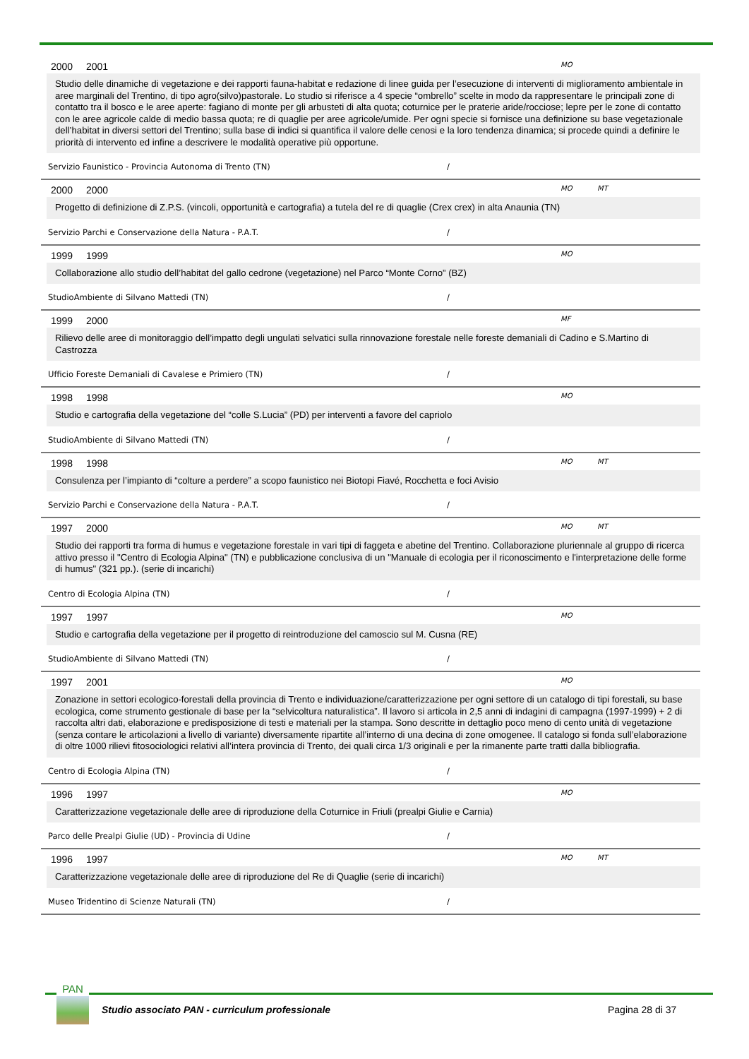2000 2001 MO
Studio delle dinamiche di vegetazione e dei rapporti fauna-habitat e redazione di linee guida per l’esecuzione di interventi di miglioramento ambientale in aree marginali del Trentino, di tipo agro(silvo)pastorale. Lo studio si riferisce a 4 specie “ombrello” scelte in modo da rappresentare le principali zone di contatto tra il bosco e le aree aperte: fagiano di monte per gli arbusteti di alta quota; coturnice per le praterie aride/rocciose; lepre per le zone di contatto con le aree agricole calde di medio bassa quota; re di quaglie per aree agricole/umide. Per ogni specie si fornisce una definizione su base vegetazionale dell’habitat in diversi settori del Trentino; sulla base di indici si quantifica il valore delle cenosi e la loro tendenza dinamica; si procede quindi a definire le priorità di intervento ed infine a descrivere le modalità operative più opportune.
Servizio Faunistico - Provincia Autonoma di Trento (TN) /
2000 2000 MO MT
Progetto di definizione di Z.P.S. (vincoli, opportunità e cartografia) a tutela del re di quaglie (Crex crex) in alta Anaunia (TN)
Servizio Parchi e Conservazione della Natura - P.A.T. /
1999 1999 MO
Collaborazione allo studio dell’habitat del gallo cedrone (vegetazione) nel Parco “Monte Corno” (BZ)
StudioAmbiente di Silvano Mattedi (TN) /
1999 2000 MF
Rilievo delle aree di monitoraggio dell’impatto degli ungulati selvatici sulla rinnovazione forestale nelle foreste demaniali di Cadino e S.Martino di Castrozza
Ufficio Foreste Demaniali di Cavalese e Primiero (TN) /
1998 1998 MO
Studio e cartografia della vegetazione del “colle S.Lucia” (PD) per interventi a favore del capriolo
StudioAmbiente di Silvano Mattedi (TN) /
1998 1998 MO MT
Consulenza per l’impianto di “colture a perdere” a scopo faunistico nei Biotopi Fiavé, Rocchetta e foci Avisio
Servizio Parchi e Conservazione della Natura - P.A.T. /
1997 2000 MO MT
Studio dei rapporti tra forma di humus e vegetazione forestale in vari tipi di faggeta e abetine del Trentino. Collaborazione pluriennale al gruppo di ricerca attivo presso il "Centro di Ecologia Alpina" (TN) e pubblicazione conclusiva di un "Manuale di ecologia per il riconoscimento e l'interpretazione delle forme di humus" (321 pp.). (serie di incarichi)
Centro di Ecologia Alpina (TN) /
1997 1997 MO
Studio e cartografia della vegetazione per il progetto di reintroduzione del camoscio sul M. Cusna (RE)
StudioAmbiente di Silvano Mattedi (TN) /
1997 2001 MO
Zonazione in settori ecologico-forestali della provincia di Trento e individuazione/caratterizzazione per ogni settore di un catalogo di tipi forestali, su base ecologica, come strumento gestionale di base per la “selvicoltura naturalistica”. Il lavoro si articola in 2,5 anni di indagini di campagna (1997-1999) + 2 di raccolta altri dati, elaborazione e predisposizione di testi e materiali per la stampa. Sono descritte in dettaglio poco meno di cento unità di vegetazione (senza contare le articolazioni a livello di variante) diversamente ripartite all’interno di una decina di zone omogenee. Il catalogo si fonda sull’elaborazione di oltre 1000 rilievi fitosociologici relativi all’intera provincia di Trento, dei quali circa 1/3 originali e per la rimanente parte tratti dalla bibliografia.
Centro di Ecologia Alpina (TN) /
1996 1997 MO
Caratterizzazione vegetazionale delle aree di riproduzione della Coturnice in Friuli (prealpi Giulie e Carnia)
Parco delle Prealpi Giulie (UD) - Provincia di Udine /
1996 1997 MO MT
Caratterizzazione vegetazionale delle aree di riproduzione del Re di Quaglie (serie di incarichi)
Museo Tridentino di Scienze Naturali (TN) /
PAN
Studio associato PAN - curriculum professionale
Pagina 28 di 37